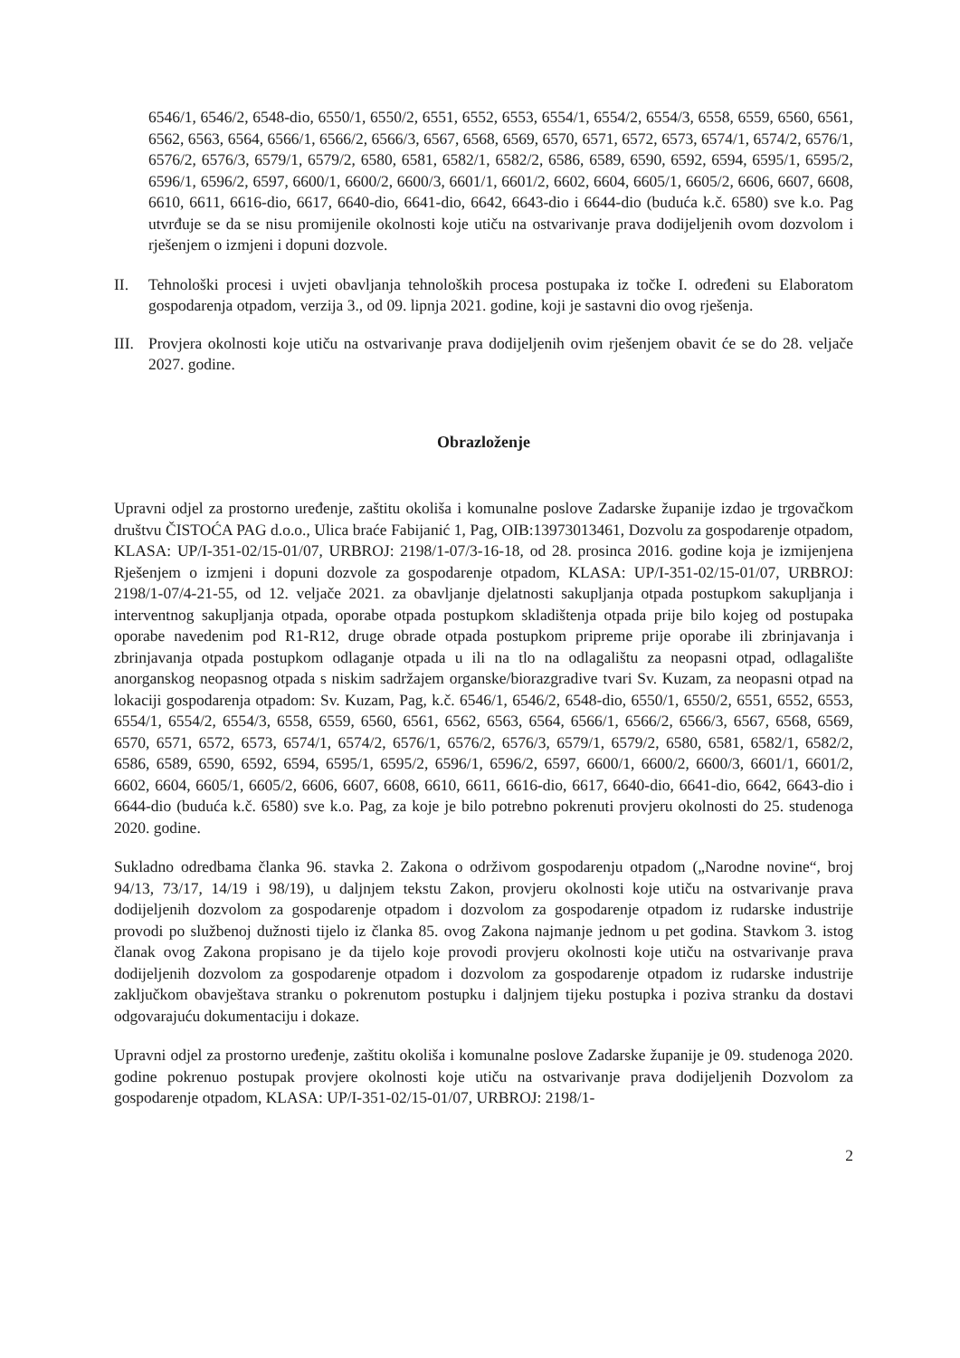6546/1, 6546/2, 6548-dio, 6550/1, 6550/2, 6551, 6552, 6553, 6554/1, 6554/2, 6554/3, 6558, 6559, 6560, 6561, 6562, 6563, 6564, 6566/1, 6566/2, 6566/3, 6567, 6568, 6569, 6570, 6571, 6572, 6573, 6574/1, 6574/2, 6576/1, 6576/2, 6576/3, 6579/1, 6579/2, 6580, 6581, 6582/1, 6582/2, 6586, 6589, 6590, 6592, 6594, 6595/1, 6595/2, 6596/1, 6596/2, 6597, 6600/1, 6600/2, 6600/3, 6601/1, 6601/2, 6602, 6604, 6605/1, 6605/2, 6606, 6607, 6608, 6610, 6611, 6616-dio, 6617, 6640-dio, 6641-dio, 6642, 6643-dio i 6644-dio (buduća k.č. 6580) sve k.o. Pag utvrđuje se da se nisu promijenile okolnosti koje utiču na ostvarivanje prava dodijeljenih ovom dozvolom i rješenjem o izmjeni i dopuni dozvole.
II. Tehnološki procesi i uvjeti obavljanja tehnoloških procesa postupaka iz točke I. određeni su Elaboratom gospodarenja otpadom, verzija 3., od 09. lipnja 2021. godine, koji je sastavni dio ovog rješenja.
III.
Provjera okolnosti koje utiču na ostvarivanje prava dodijeljenih ovim rješenjem obavit će se do 28. veljače 2027. godine.
Obrazloženje
Upravni odjel za prostorno uređenje, zaštitu okoliša i komunalne poslove Zadarske županije izdao je trgovačkom društvu ČISTOĆA PAG d.o.o., Ulica braće Fabijanić 1, Pag, OIB:13973013461, Dozvolu za gospodarenje otpadom, KLASA: UP/I-351-02/15-01/07, URBROJ: 2198/1-07/3-16-18, od 28. prosinca 2016. godine koja je izmijenjena Rješenjem o izmjeni i dopuni dozvole za gospodarenje otpadom, KLASA: UP/I-351-02/15-01/07, URBROJ: 2198/1-07/4-21-55, od 12. veljače 2021. za obavljanje djelatnosti sakupljanja otpada postupkom sakupljanja i interventnog sakupljanja otpada, oporabe otpada postupkom skladištenja otpada prije bilo kojeg od postupaka oporabe navedenim pod R1-R12, druge obrade otpada postupkom pripreme prije oporabe ili zbrinjavanja i zbrinjavanja otpada postupkom odlaganje otpada u ili na tlo na odlagalištu za neopasni otpad, odlagalište anorganskog neopasnog otpada s niskim sadržajem organske/biorazgradive tvari Sv. Kuzam, za neopasni otpad na lokaciji gospodarenja otpadom: Sv. Kuzam, Pag, k.č. 6546/1, 6546/2, 6548-dio, 6550/1, 6550/2, 6551, 6552, 6553, 6554/1, 6554/2, 6554/3, 6558, 6559, 6560, 6561, 6562, 6563, 6564, 6566/1, 6566/2, 6566/3, 6567, 6568, 6569, 6570, 6571, 6572, 6573, 6574/1, 6574/2, 6576/1, 6576/2, 6576/3, 6579/1, 6579/2, 6580, 6581, 6582/1, 6582/2, 6586, 6589, 6590, 6592, 6594, 6595/1, 6595/2, 6596/1, 6596/2, 6597, 6600/1, 6600/2, 6600/3, 6601/1, 6601/2, 6602, 6604, 6605/1, 6605/2, 6606, 6607, 6608, 6610, 6611, 6616-dio, 6617, 6640-dio, 6641-dio, 6642, 6643-dio i 6644-dio (buduća k.č. 6580) sve k.o. Pag, za koje je bilo potrebno pokrenuti provjeru okolnosti do 25. studenoga 2020. godine.
Sukladno odredbama članka 96. stavka 2. Zakona o održivom gospodarenju otpadom („Narodne novine“, broj 94/13, 73/17, 14/19 i 98/19), u daljnjem tekstu Zakon, provjeru okolnosti koje utiču na ostvarivanje prava dodijeljenih dozvolom za gospodarenje otpadom i dozvolom za gospodarenje otpadom iz rudarske industrije provodi po službenoj dužnosti tijelo iz članka 85. ovog Zakona najmanje jednom u pet godina. Stavkom 3. istog članak ovog Zakona propisano je da tijelo koje provodi provjeru okolnosti koje utiču na ostvarivanje prava dodijeljenih dozvolom za gospodarenje otpadom i dozvolom za gospodarenje otpadom iz rudarske industrije zaključkom obavještava stranku o pokrenutom postupku i daljnjem tijeku postupka i poziva stranku da dostavi odgovarajuću dokumentaciju i dokaze.
Upravni odjel za prostorno uređenje, zaštitu okoliša i komunalne poslove Zadarske županije je 09. studenoga 2020. godine pokrenuo postupak provjere okolnosti koje utiču na ostvarivanje prava dodijeljenih Dozvolom za gospodarenje otpadom, KLASA: UP/I-351-02/15-01/07, URBROJ: 2198/1-
2